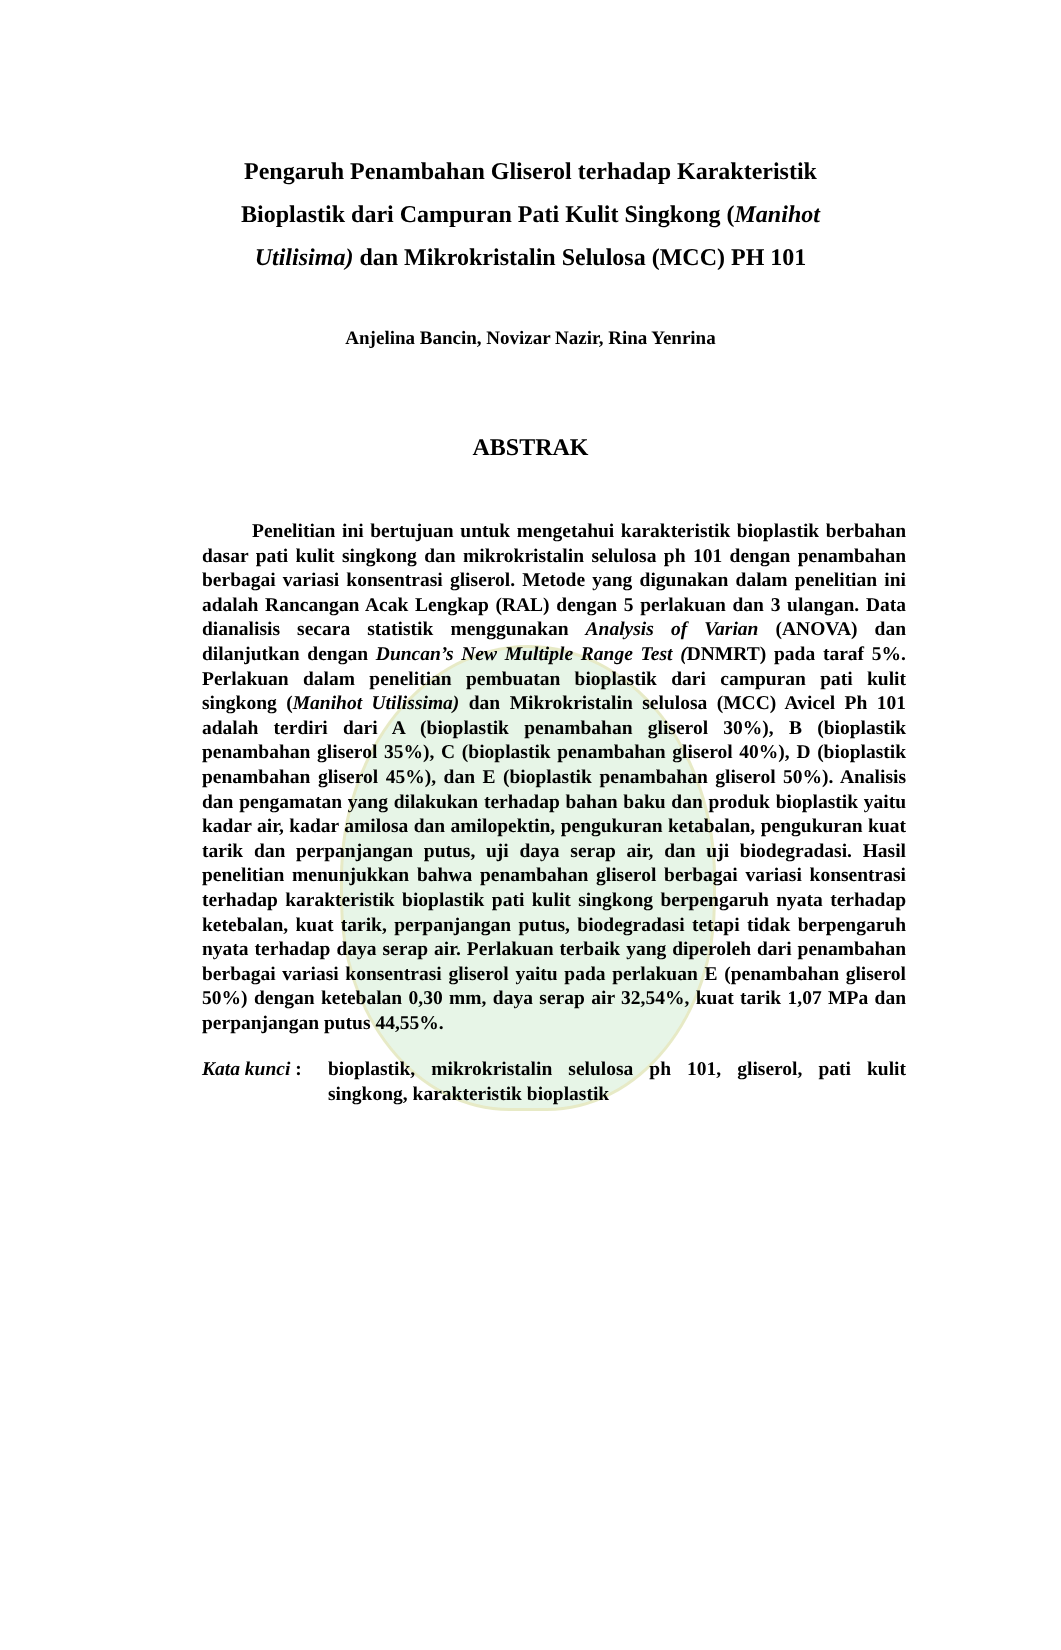Pengaruh Penambahan Gliserol terhadap Karakteristik Bioplastik dari Campuran Pati Kulit Singkong (Manihot Utilisima) dan Mikrokristalin Selulosa (MCC) PH 101
Anjelina Bancin, Novizar Nazir, Rina Yenrina
ABSTRAK
Penelitian ini bertujuan untuk mengetahui karakteristik bioplastik berbahan dasar pati kulit singkong dan mikrokristalin selulosa ph 101 dengan penambahan berbagai variasi konsentrasi gliserol. Metode yang digunakan dalam penelitian ini adalah Rancangan Acak Lengkap (RAL) dengan 5 perlakuan dan 3 ulangan. Data dianalisis secara statistik menggunakan Analysis of Varian (ANOVA) dan dilanjutkan dengan Duncan’s New Multiple Range Test (DNMRT) pada taraf 5%. Perlakuan dalam penelitian pembuatan bioplastik dari campuran pati kulit singkong (Manihot Utilissima) dan Mikrokristalin selulosa (MCC) Avicel Ph 101 adalah terdiri dari A (bioplastik penambahan gliserol 30%), B (bioplastik penambahan gliserol 35%), C (bioplastik penambahan gliserol 40%), D (bioplastik penambahan gliserol 45%), dan E (bioplastik penambahan gliserol 50%). Analisis dan pengamatan yang dilakukan terhadap bahan baku dan produk bioplastik yaitu kadar air, kadar amilosa dan amilopektin, pengukuran ketabalan, pengukuran kuat tarik dan perpanjangan putus, uji daya serap air, dan uji biodegradasi. Hasil penelitian menunjukkan bahwa penambahan gliserol berbagai variasi konsentrasi terhadap karakteristik bioplastik pati kulit singkong berpengaruh nyata terhadap ketebalan, kuat tarik, perpanjangan putus, biodegradasi tetapi tidak berpengaruh nyata terhadap daya serap air. Perlakuan terbaik yang diperoleh dari penambahan berbagai variasi konsentrasi gliserol yaitu pada perlakuan E (penambahan gliserol 50%) dengan ketebalan 0,30 mm, daya serap air 32,54%, kuat tarik 1,07 MPa dan perpanjangan putus 44,55%.
Kata kunci :
bioplastik, mikrokristalin selulosa ph 101, gliserol, pati kulit singkong, karakteristik bioplastik